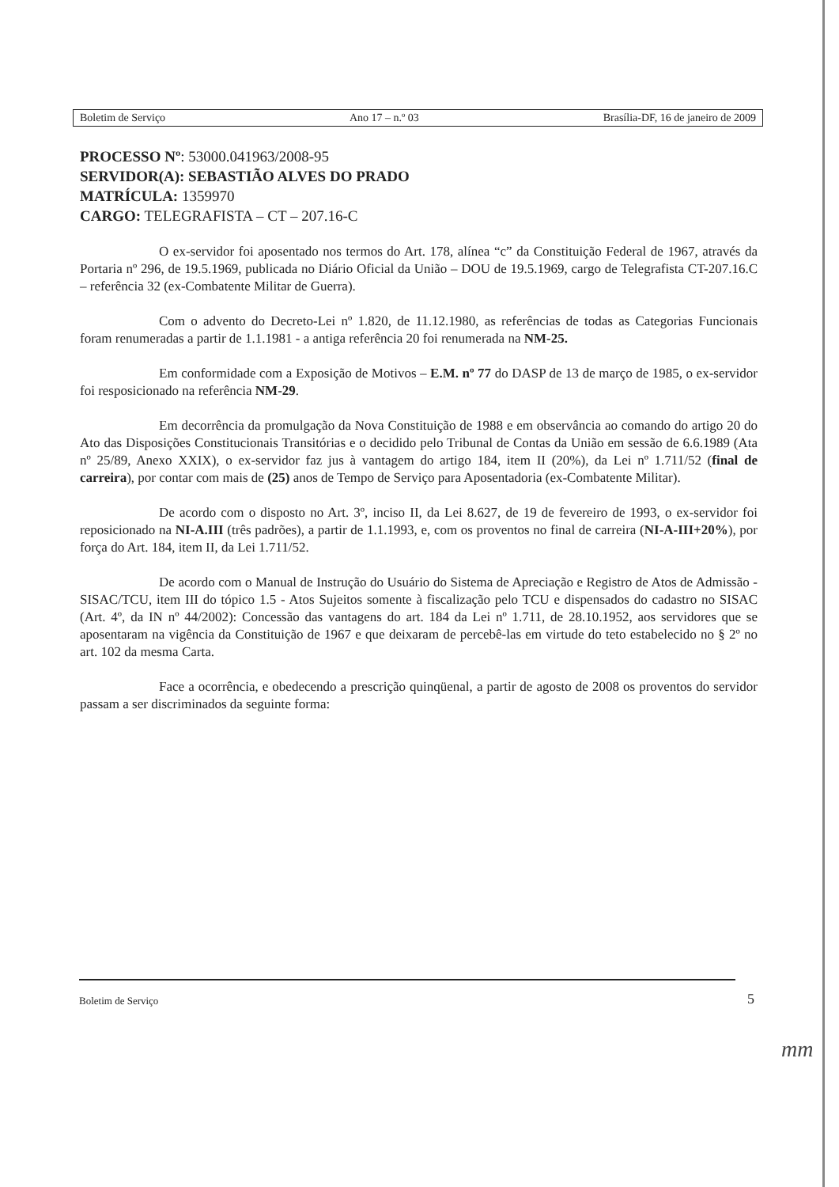Boletim de Serviço Ano 17 – n.º 03 Brasília-DF, 16 de janeiro de 2009
PROCESSO Nº: 53000.041963/2008-95
SERVIDOR(A): SEBASTIÃO ALVES DO PRADO
MATRÍCULA: 1359970
CARGO: TELEGRAFISTA – CT – 207.16-C
O ex-servidor foi aposentado nos termos do Art. 178, alínea “c” da Constituição Federal de 1967, através da Portaria nº 296, de 19.5.1969, publicada no Diário Oficial da União – DOU de 19.5.1969, cargo de Telegrafista CT-207.16.C – referência 32 (ex-Combatente Militar de Guerra).
Com o advento do Decreto-Lei nº 1.820, de 11.12.1980, as referências de todas as Categorias Funcionais foram renumeradas a partir de 1.1.1981 - a antiga referência 20 foi renumerada na NM-25.
Em conformidade com a Exposição de Motivos – E.M. nº 77 do DASP de 13 de março de 1985, o ex-servidor foi resposicionado na referência NM-29.
Em decorrência da promulgação da Nova Constituição de 1988 e em observância ao comando do artigo 20 do Ato das Disposições Constitucionais Transitórias e o decidido pelo Tribunal de Contas da União em sessão de 6.6.1989 (Ata nº 25/89, Anexo XXIX), o ex-servidor faz jus à vantagem do artigo 184, item II (20%), da Lei nº 1.711/52 (final de carreira), por contar com mais de (25) anos de Tempo de Serviço para Aposentadoria (ex-Combatente Militar).
De acordo com o disposto no Art. 3º, inciso II, da Lei 8.627, de 19 de fevereiro de 1993, o ex-servidor foi reposicionado na NI-A.III (três padrões), a partir de 1.1.1993, e, com os proventos no final de carreira (NI-A-III+20%), por força do Art. 184, item II, da Lei 1.711/52.
De acordo com o Manual de Instrução do Usuário do Sistema de Apreciação e Registro de Atos de Admissão - SISAC/TCU, item III do tópico 1.5 - Atos Sujeitos somente à fiscalização pelo TCU e dispensados do cadastro no SISAC (Art. 4º, da IN nº 44/2002): Concessão das vantagens do art. 184 da Lei nº 1.711, de 28.10.1952, aos servidores que se aposentaram na vigência da Constituição de 1967 e que deixaram de percebê-las em virtude do teto estabelecido no § 2º no art. 102 da mesma Carta.
Face a ocorrência, e obedecendo a prescrição quinqüenal, a partir de agosto de 2008 os proventos do servidor passam a ser discriminados da seguinte forma:
Boletim de Serviço
5
mm